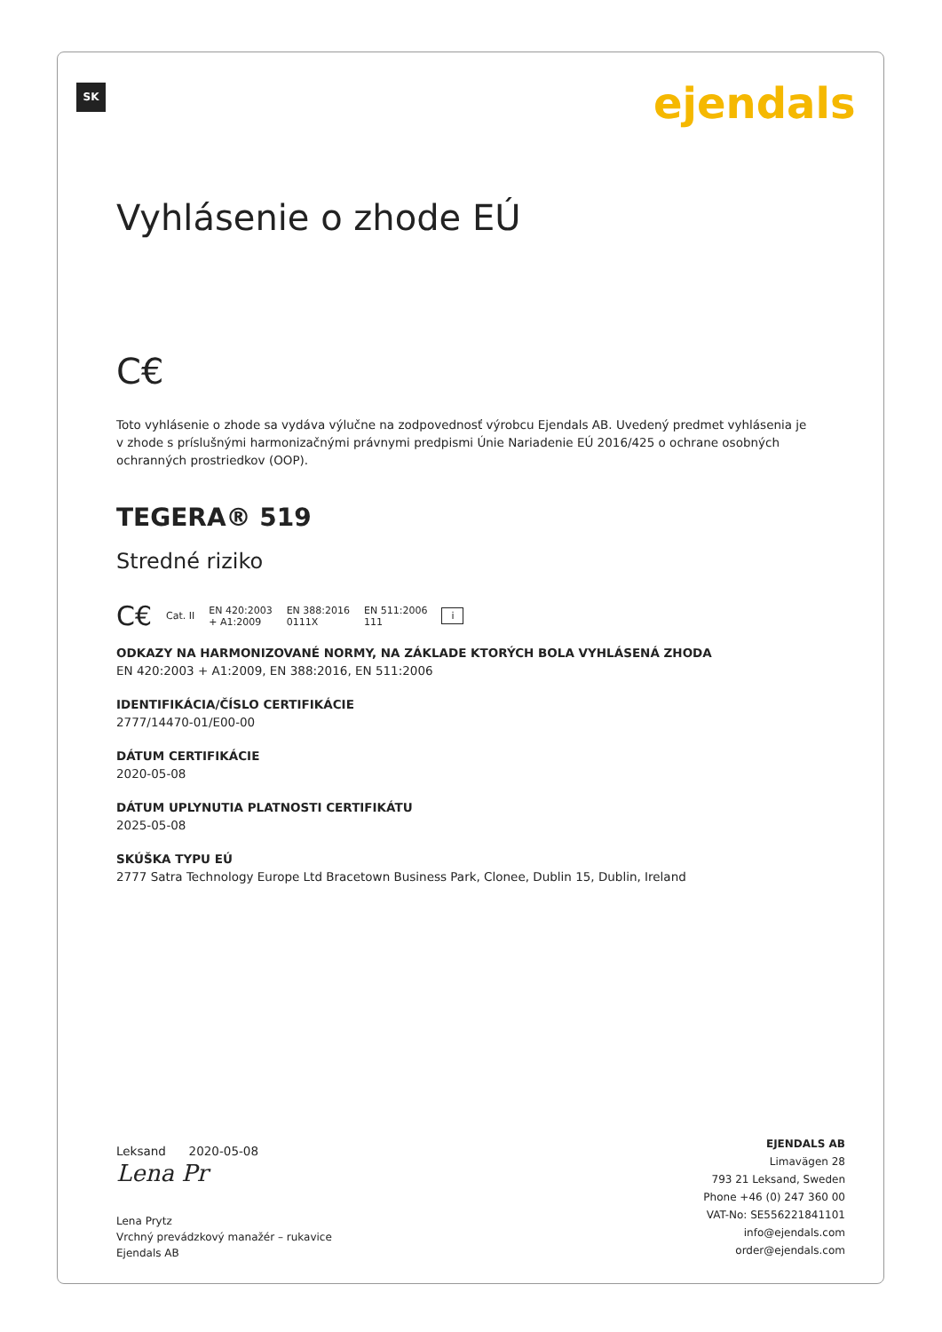SK ejendals
Vyhlásenie o zhode EÚ
C€
Toto vyhlásenie o zhode sa vydáva výlučne na zodpovednosť výrobcu Ejendals AB. Uvedený predmet vyhlásenia je v zhode s príslušnými harmonizačnými právnymi predpismi Únie Nariadenie EÚ 2016/425 o ochrane osobných ochranných prostriedkov (OOP).
TEGERA® 519
Stredné riziko
C€ Cat. II EN 420:2003
+ A1:2009 EN 388:2016
0111X EN 511:2006
111 i
ODKAZY NA HARMONIZOVANÉ NORMY, NA ZÁKLADE KTORÝCH BOLA VYHLÁSENÁ ZHODA
EN 420:2003 + A1:2009, EN 388:2016, EN 511:2006
IDENTIFIKÁCIA/ČÍSLO CERTIFIKÁCIE
2777/14470-01/E00-00
DÁTUM CERTIFIKÁCIE
2020-05-08
DÁTUM UPLYNUTIA PLATNOSTI CERTIFIKÁTU
2025-05-08
SKÚŠKA TYPU EÚ
2777 Satra Technology Europe Ltd Bracetown Business Park, Clonee, Dublin 15, Dublin, Ireland
Leksand 2020-05-08
Lena Pr
Lena Prytz
Vrchný prevádzkový manažér – rukavice
Ejendals AB
EJENDALS AB
Limavägen 28
793 21 Leksand, Sweden
Phone +46 (0) 247 360 00
VAT-No: SE556221841101
info@ejendals.com
order@ejendals.com